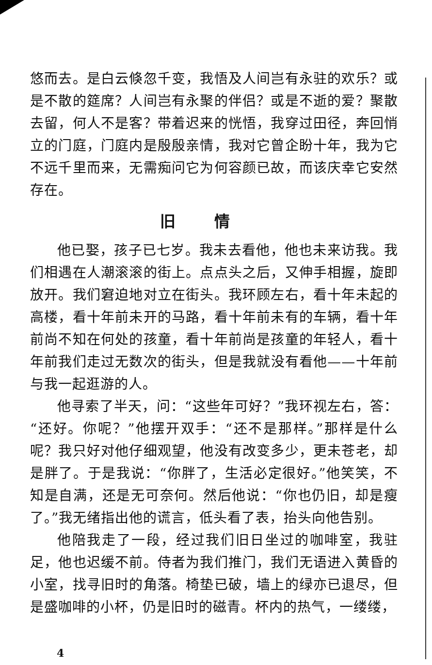悠而去。是白云倏忽千变，我悟及人间岂有永驻的欢乐？或是不散的筵席？人间岂有永聚的伴侣？或是不逝的爱？聚散去留，何人不是客？带着迟来的恍悟，我穿过田径，奔回悄立的门庭，门庭内是殷殷亲情，我对它曾企盼十年，我为它不远千里而来，无需痴问它为何容颜已故，而该庆幸它安然存在。
旧情
他已娶，孩子已七岁。我未去看他，他也未来访我。我们相遇在人潮滚滚的街上。点点头之后，又伸手相握，旋即放开。我们窘迫地对立在街头。我环顾左右，看十年未起的高楼，看十年前未开的马路，看十年前未有的车辆，看十年前尚不知在何处的孩童，看十年前尚是孩童的年轻人，看十年前我们走过无数次的街头，但是我就没有看他——十年前与我一起逛游的人。
他寻索了半天，问：“这些年可好？”我环视左右，答：“还好。你呢？”他摆开双手：“还不是那样。”那样是什么呢？我只好对他仔细观望，他没有改变多少，更未苍老，却是胖了。于是我说：“你胖了，生活必定很好。”他笑笑，不知是自满，还是无可奈何。然后他说：“你也仍旧，却是瘦了。”我无绪指出他的谎言，低头看了表，抬头向他告别。
他陪我走了一段，经过我们旧日坐过的咖啡室，我驻足，他也迟缓不前。侍者为我们推门，我们无语进入黄昏的小室，找寻旧时的角落。椅垫已破，墙上的绿亦已退尽，但是盛咖啡的小杯，仍是旧时的磁青。杯内的热气，一缕缕，
4